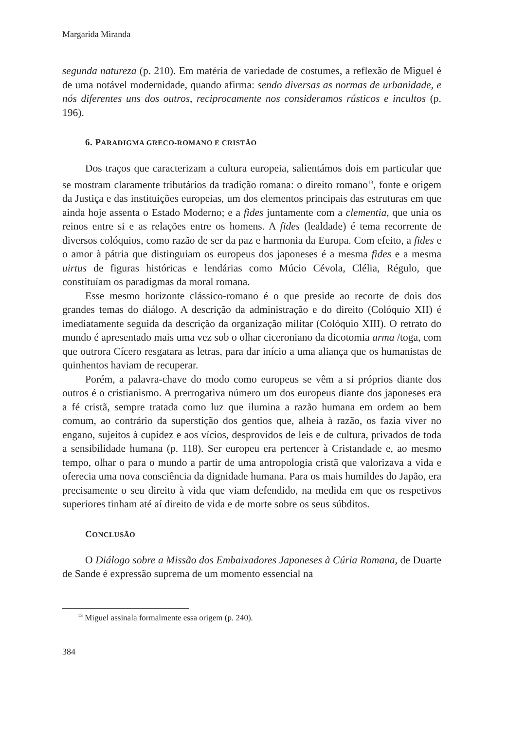Margarida Miranda
segunda natureza (p. 210). Em matéria de variedade de costumes, a reflexão de Miguel é de uma notável modernidade, quando afirma: sendo diversas as normas de urbanidade, e nós diferentes uns dos outros, reciprocamente nos consideramos rústicos e incultos (p. 196).
6. PARADIGMA GRECO-ROMANO E CRISTÃO
Dos traços que caracterizam a cultura europeia, salientámos dois em particular que se mostram claramente tributários da tradição romana: o direito romano<sup>13</sup>, fonte e origem da Justiça e das instituições europeias, um dos elementos principais das estruturas em que ainda hoje assenta o Estado Moderno; e a fides juntamente com a clementia, que unia os reinos entre si e as relações entre os homens. A fides (lealdade) é tema recorrente de diversos colóquios, como razão de ser da paz e harmonia da Europa. Com efeito, a fides e o amor à pátria que distinguiam os europeus dos japoneses é a mesma fides e a mesma uirtus de figuras históricas e lendárias como Múcio Cévola, Clélia, Régulo, que constituíam os paradigmas da moral romana.
Esse mesmo horizonte clássico-romano é o que preside ao recorte de dois dos grandes temas do diálogo. A descrição da administração e do direito (Colóquio XII) é imediatamente seguida da descrição da organização militar (Colóquio XIII). O retrato do mundo é apresentado mais uma vez sob o olhar ciceroniano da dicotomia arma /toga, com que outrora Cícero resgatara as letras, para dar início a uma aliança que os humanistas de quinhentos haviam de recuperar.
Porém, a palavra-chave do modo como europeus se vêm a si próprios diante dos outros é o cristianismo. A prerrogativa número um dos europeus diante dos japoneses era a fé cristã, sempre tratada como luz que ilumina a razão humana em ordem ao bem comum, ao contrário da superstição dos gentios que, alheia à razão, os fazia viver no engano, sujeitos à cupidez e aos vícios, desprovidos de leis e de cultura, privados de toda a sensibilidade humana (p. 118). Ser europeu era pertencer à Cristandade e, ao mesmo tempo, olhar o para o mundo a partir de uma antropologia cristã que valorizava a vida e oferecia uma nova consciência da dignidade humana. Para os mais humildes do Japão, era precisamente o seu direito à vida que viam defendido, na medida em que os respetivos superiores tinham até aí direito de vida e de morte sobre os seus súbditos.
CONCLUSÃO
O Diálogo sobre a Missão dos Embaixadores Japoneses à Cúria Romana, de Duarte de Sande é expressão suprema de um momento essencial na
<sup>13</sup> Miguel assinala formalmente essa origem (p. 240).
384